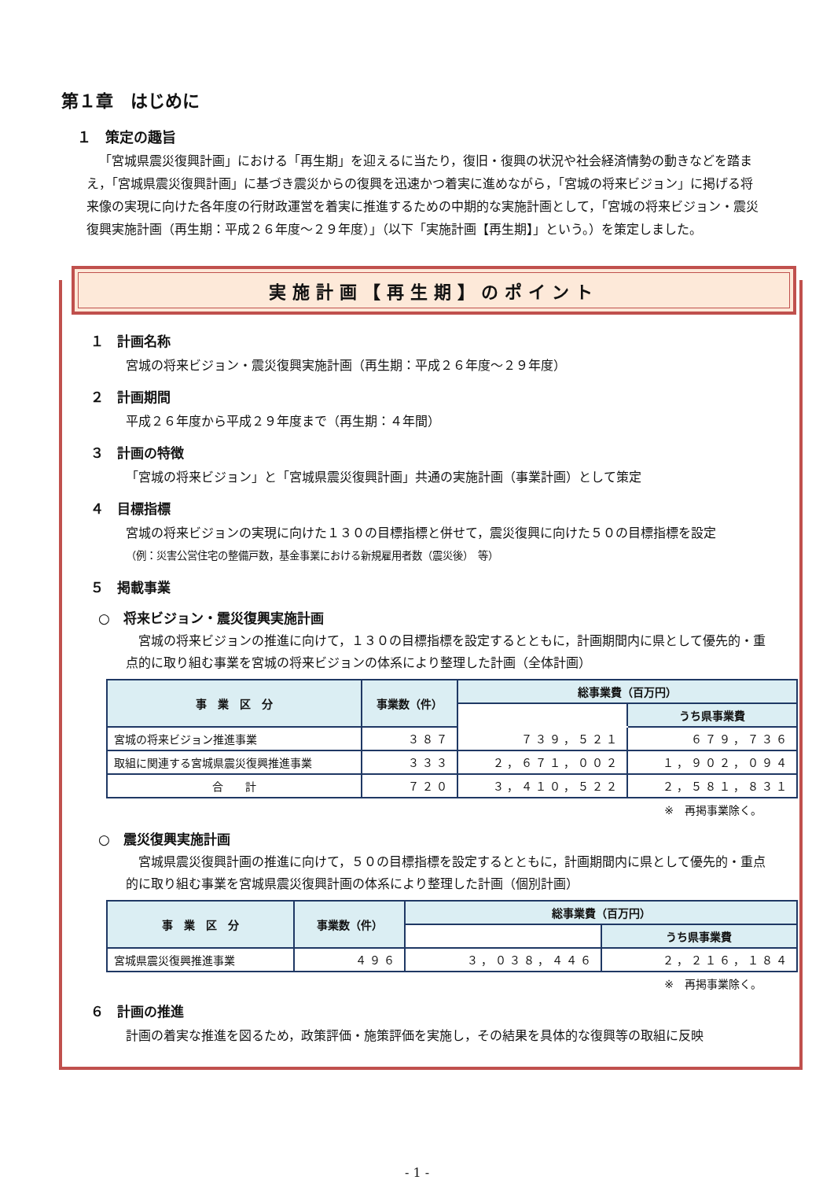第１章　はじめに
１　策定の趣旨
「宮城県震災復興計画」における「再生期」を迎えるに当たり，復旧・復興の状況や社会経済情勢の動きなどを踏まえ，「宮城県震災復興計画」に基づき震災からの復興を迅速かつ着実に進めながら，「宮城の将来ビジョン」に掲げる将来像の実現に向けた各年度の行財政運営を着実に推進するための中期的な実施計画として，「宮城の将来ビジョン・震災復興実施計画（再生期：平成２６年度～２９年度）」（以下「実施計画【再生期】」という。）を策定しました。
実施計画【再生期】のポイント
１　計画名称
宮城の将来ビジョン・震災復興実施計画（再生期：平成２６年度～２９年度）
２　計画期間
平成２６年度から平成２９年度まで（再生期：４年間）
３　計画の特徴
「宮城の将来ビジョン」と「宮城県震災復興計画」共通の実施計画（事業計画）として策定
４　目標指標
宮城の将来ビジョンの実現に向けた１３０の目標指標と併せて，震災復興に向けた５０の目標指標を設定
（例：災害公営住宅の整備戸数，基金事業における新規雇用者数（震災後）　等）
５　掲載事業
○　将来ビジョン・震災復興実施計画
宮城の将来ビジョンの推進に向けて，１３０の目標指標を設定するとともに，計画期間内に県として優先的・重点的に取り組む事業を宮城の将来ビジョンの体系により整理した計画（全体計画）
| 事 業 区 分 | 事業数（件） | 総事業費（百万円） | |
| --- | --- | --- | --- |
| | | | うち県事業費 |
| 宮城の将来ビジョン推進事業 | ３８７ | ７３９，５２１ | ６７９，７３６ |
| 取組に関連する宮城県震災復興推進事業 | ３３３ | ２，６７１，００２ | １，９０２，０９４ |
| 合 計 | ７２０ | ３，４１０，５２２ | ２，５８１，８３１ |
※　再掲事業除く。
○　震災復興実施計画
宮城県震災復興計画の推進に向けて，５０の目標指標を設定するとともに，計画期間内に県として優先的・重点的に取り組む事業を宮城県震災復興計画の体系により整理した計画（個別計画）
| 事 業 区 分 | 事業数（件） | 総事業費（百万円） | |
| --- | --- | --- | --- |
| | | | うち県事業費 |
| 宮城県震災復興推進事業 | ４９６ | ３，０３８，４４６ | ２，２１６，１８４ |
※　再掲事業除く。
６　計画の推進
計画の着実な推進を図るため，政策評価・施策評価を実施し，その結果を具体的な復興等の取組に反映
- 1 -